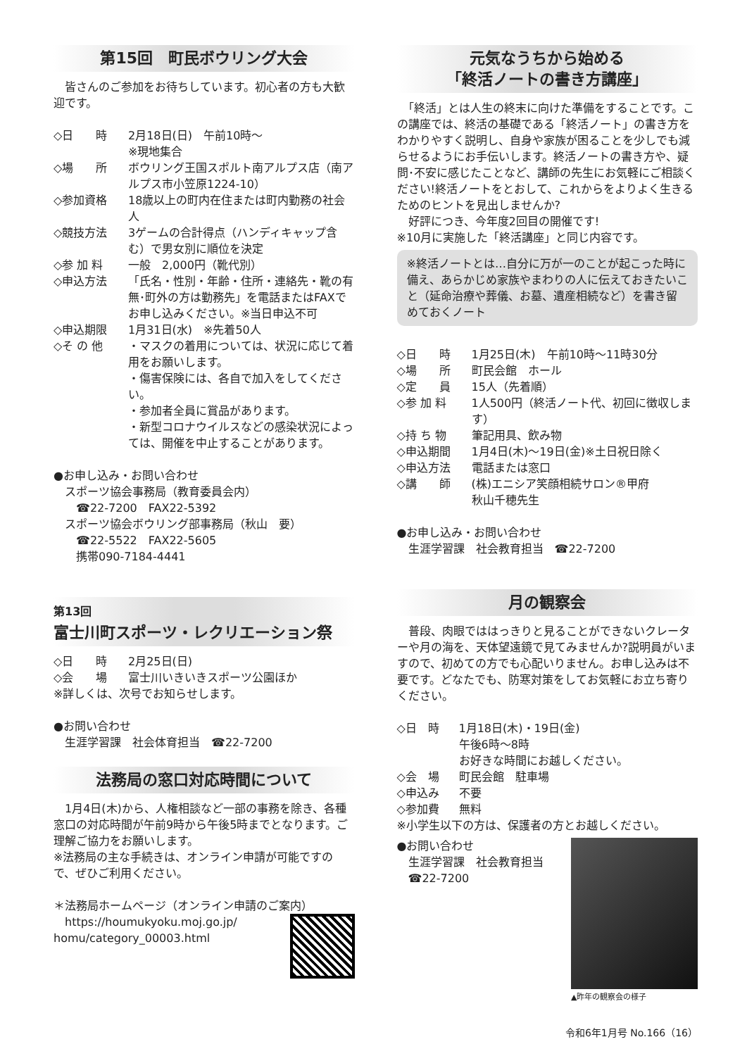第15回　町民ボウリング大会
　皆さんのご参加をお待ちしています。初心者の方も大歓迎です。
◇日　　時 2月18日(日)　午前10時～
※現地集合
◇場　　所 ボウリング王国スポルト南アルプス店（南アルプス市小笠原1224-10）
◇参加資格 18歳以上の町内在住または町内勤務の社会人
◇競技方法 3ゲームの合計得点（ハンディキャップ含む）で男女別に順位を決定
◇参 加 料 一般　2,000円（靴代別）
◇申込方法 「氏名・性別・年齢・住所・連絡先・靴の有無･町外の方は勤務先」を電話またはFAXでお申し込みください。※当日申込不可
◇申込期限 1月31日(水)　※先着50人
◇そ の 他 ・マスクの着用については、状況に応じて着用をお願いします。
・傷害保険には、各自で加入をしてください。
・参加者全員に賞品があります。
・新型コロナウイルスなどの感染状況によっては、開催を中止することがあります。
●お申し込み・お問い合わせ
スポーツ協会事務局（教育委員会内）
　☎22-7200　FAX22-5392
スポーツ協会ボウリング部事務局（秋山　要）
　☎22-5522　FAX22-5605
　携帯090-7184-4441
第13回
富士川町スポーツ・レクリエーション祭
◇日　　時 2月25日(日)
◇会　　場 富士川いきいきスポーツ公園ほか
※詳しくは、次号でお知らせします。
●お問い合わせ
生涯学習課　社会体育担当　☎22-7200
法務局の窓口対応時間について
　1月4日(木)から、人権相談など一部の事務を除き、各種窓口の対応時間が午前9時から午後5時までとなります。ご理解ご協力をお願いします。
※法務局の主な手続きは、オンライン申請が可能ですので、ぜひご利用ください。
＊法務局ホームページ（オンライン申請のご案内）
　https://houmukyoku.moj.go.jp/
homu/category_00003.html
元気なうちから始める
「終活ノートの書き方講座」
　「終活」とは人生の終末に向けた準備をすることです。この講座では、終活の基礎である「終活ノート」の書き方をわかりやすく説明し、自身や家族が困ることを少しでも減らせるようにお手伝いします。終活ノートの書き方や、疑問･不安に感じたことなど、講師の先生にお気軽にご相談ください!終活ノートをとおして、これからをよりよく生きるためのヒントを見出しませんか?
　好評につき、今年度2回目の開催です!
※10月に実施した「終活講座」と同じ内容です。
※終活ノートとは…自分に万が一のことが起こった時に備え、あらかじめ家族やまわりの人に伝えておきたいこと（延命治療や葬儀、お墓、遺産相続など）を書き留めておくノート
◇日　　時 1月25日(木)　午前10時～11時30分
◇場　　所 町民会館　ホール
◇定　　員 15人（先着順）
◇参 加 料 1人500円（終活ノート代、初回に徴収します）
◇持 ち 物 筆記用具、飲み物
◇申込期間 1月4日(木)～19日(金)※土日祝日除く
◇申込方法 電話または窓口
◇講　　師 (株)エニシア笑顔相続サロン®甲府
秋山千穂先生
●お申し込み・お問い合わせ
生涯学習課　社会教育担当　☎22-7200
月の観察会
　普段、肉眼でははっきりと見ることができないクレーターや月の海を、天体望遠鏡で見てみませんか?説明員がいますので、初めての方でも心配いりません。お申し込みは不要です。どなたでも、防寒対策をしてお気軽にお立ち寄りください。
◇日　時 1月18日(木)・19日(金)
午後6時～8時
お好きな時間にお越しください。
◇会　場 町民会館　駐車場
◇申込み 不要
◇参加費 無料
※小学生以下の方は、保護者の方とお越しください。
●お問い合わせ
　生涯学習課　社会教育担当
　☎22-7200
▲昨年の観察会の様子
令和6年1月号 No.166（16）